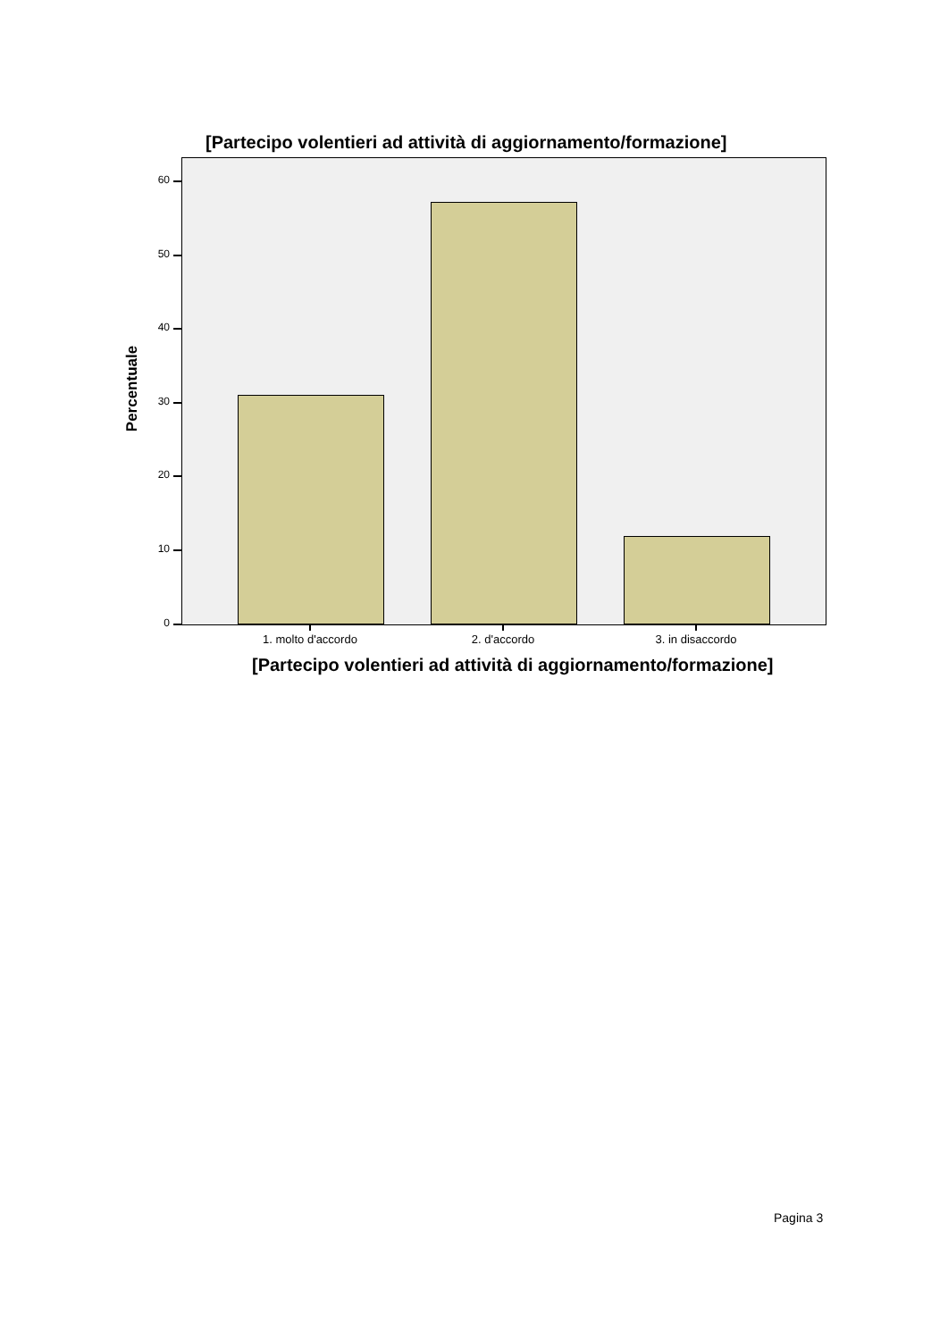[Partecipo volentieri ad attività di aggiornamento/formazione]
60
50
40
30
20
10
0
Percentuale
1. molto d'accordo 2. d'accordo 3. in disaccordo
[Partecipo volentieri ad attività di aggiornamento/formazione]
Pagina 3